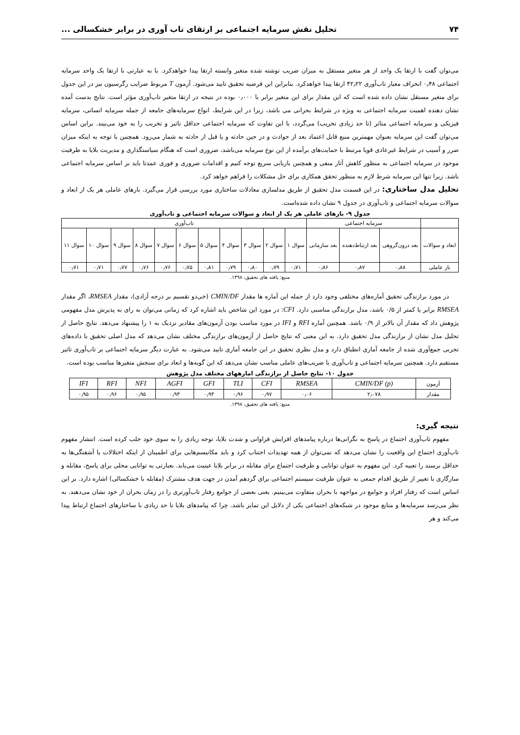۷۴ تحلیل نقش سرمایه اجتماعی بر ارتقای تاب آوری در برابر خشکسالی ...
می‌توان گفت با ارتقا یک واحد از هر متغیر مستقل به میزان ضریب نوشته شده متغیر وابسته ارتقا پیدا خواهدکرد. یا به عبارتی با ارتقا یک واحد سرمایه اجتماعی ۰٫۴۸ انحراف معیار تاب‌آوری ۴۲٫۲۲ ارتقا پیدا خواهدکرد. بنابراین این فرضیه تحقیق تایید می‌شود. آزمون T مربوط ضرایب رگرسیون نیز در این جدول برای متغیر مستقل نشان داده شده است که این مقدار برای این متغیر برابر با ۰٫۰۰۰ بوده در نتیجه در ارتقا متغیر تاب‌آوری مؤثر است. نتایج بدست آمده نشان دهنده اهمیت سرمایه اجتماعی به ویژه در شرایط بحرانی می باشد، زیرا در این شرایط، انواع سرمایه‌های جامعه از جمله سرمایه انسانی، سرمایه فیزیکی و سرمایه اجتماعی متاثر (تا حد زیادی تخریب) می‌گردد، با این تفاوت که سرمایه اجتماعی حداقل تاثیر و تخریب را به خود می‌بیند. براین اساس می‌توان گفت این سرمایه بعنوان مهمترین منبع قابل اعتماد بعد از حوادث و در حین حادثه و یا قبل از حادثه به شمار می‌رود. همچنین با توجه به اینکه میزان ضرر و آسیب در شرایط غیرعادی قویا مرتبط با حمایت‌های برآمده از این نوع سرمایه می‌باشد، ضروری است که هنگام سیاستگذاری و مدیریت بلایا به ظرفیت موجود در سرمایه اجتماعی به منظور کاهش آثار منفی و همچنین بازیابی سریع توجه کنیم و اقدامات ضروری و فوری عمدتا باید بر اساس سرمایه اجتماعی باشد. زیرا تنها این سرمایه شرط لازم به منظور تحقق همکاری برای حل مشکلات را فراهم خواهد کرد.
تحلیل مدل ساختاری: در این قسمت مدل تحقیق از طریق مدلسازی معادلات ساختاری مورد بررسی قرار می‌گیرد. بارهای عاملی هر یک از ابعاد و سوالات سرمایه اجتماعی و تاب‌آوری در جدول ۹ نشان داده شده‌است.
جدول ۹- بارهای عاملی هر یک از ابعاد و سوالات سرمایه اجتماعی و تاب‌آوری
| | سرمایه اجتماعی | | | تاب‌آوری | | | | | | | | | | |
| --- | --- | --- | --- | --- | --- | --- | --- | --- | --- | --- | --- | --- | --- | --- |
| ابعاد و سوالات | بعد درون‌گروهی | بعد ارتباط‌دهنده | بعد سازمانی | سوال ۱ | سوال ۲ | سوال ۳ | سوال ۴ | سوال ۵ | سوال ۶ | سوال ۷ | سوال ۸ | سوال ۹ | سوال ۱۰ | سوال ۱۱ |
| بار عاملی | ۰٫۸۸ | ۰٫۸۷ | ۰٫۸۶ | ۰٫۷۱ | ۰٫۷۹ | ۰٫۸۰ | ۰٫۷۹ | ۰٫۸۱ | ۰٫۷۵ | ۰٫۷۶ | ۰٫۷۶ | ۰٫۷۷ | ۰٫۷۱ | ۰٫۷۱ |
منبع: یافته های تحقیق، ۱۳۹۸.
در مورد برازندگی تحقیق آماره‌های مختلفی وجود دارد از جمله این آماره ها مقدار CMIN/DF (خی‌دو تقسیم بر درجه آزادی)، مقدار RMSEA، اگر مقدار RMSEA برابر یا کمتر از ۰/۵ باشد، مدل برازندگی مناسبی دارد. CFI: در مورد این شاخص باید اشاره کرد که زمانی می‌توان به رای به پذیرش مدل مفهومی پژوهش داد که مقدار آن بالاتر از ۰/۹ باشد. همچنین آماره RFI و IFI در مورد مناسب بودن آزمون‌های مقادیر نزدیک به ۱ را پیشنهاد می‌دهد. نتایج حاصل از تحلیل مدل نشان از برازندگی مدل تحقیق دارد. به این معنی که نتایج حاصل از آزمون‌های برازندگی مختلف نشان می‌دهد که مدل اصلی تحقیق با داده‌های تجربی جمع‌آوری شده از جامعه آماری انطباق دارد و مدل نظری تحقیق در این جامعه آماری تایید می‌شود. به عبارت دیگر سرمایه اجتماعی بر تاب‌آوری تاثیر مستقیم دارد. همچنین سرمایه اجتماعی و تاب‌آوری با ضریب‌های عاملی مناسب نشان می‌دهد که این گویه‌ها و ابعاد برای سنجش متغیرها مناسب بوده است.
جدول ۱۰- نتایج حاصل از برازندگی امارههای مختلف مدل پژوهش
| آزمون | CMIN/DF (p) | RMSEA | CFI | TLI | GFI | AGFI | NFI | RFI | IFI |
| مقدار | ۲٫۰۷۸ | ۰٫۰۶ | ۰٫۹۷ | ۰٫۹۶ | ۰٫۹۴ | ۰٫۹۳ | ۰٫۹۵ | ۰٫۹۶ | ۰٫۹۵ |
منبع: یافته های تحقیق، ۱۳۹۸.
نتیجه گیری:
مفهوم تاب‌آوری اجتماع در پاسخ به نگرانی‌ها درباره پیامدهای افزایش فراوانی و شدت بلایا، توجه زیادی را به سوی خود جلب کرده است. انتشار مفهوم تاب‌آوری اجتماع این واقعیت را نشان می‌دهد که نمی‌توان از همه تهدیدات اجتناب کرد و باید مکانیسم‌هایی برای اطمینان از اینکه اختلالات یا آشفتگی‌ها به حداقل برسند را تعبیه کرد. این مفهوم به عنوان توانایی و ظرفیت اجتماع برای مقابله در برابر بلایا عینیت می‌یابد. بعبارتی به توانایی محلی برای پاسخ، مقابله و سازگاری با تغییر از طریق اقدام جمعی به عنوان ظرفیت سیستم اجتماعی برای گردهم آمدن در جهت هدف مشترک (مقابله با خشکسالی) اشاره دارد. بر این اساس است که رفتار افراد و جوامع در مواجهه با بحران متفاوت می‌بینیم. یعنی بعضی از جوامع رفتار تاب‌آورتری را در زمان بحران از خود نشان می‌دهند. به نظر می‌رسد سرمایه‌ها و منابع موجود در شبکه‌های اجتماعی یکی از دلایل این تمایز باشد. چرا که پیامدهای بلایا تا حد زیادی با ساختارهای اجتماع ارتباط پیدا می‌کند و هر